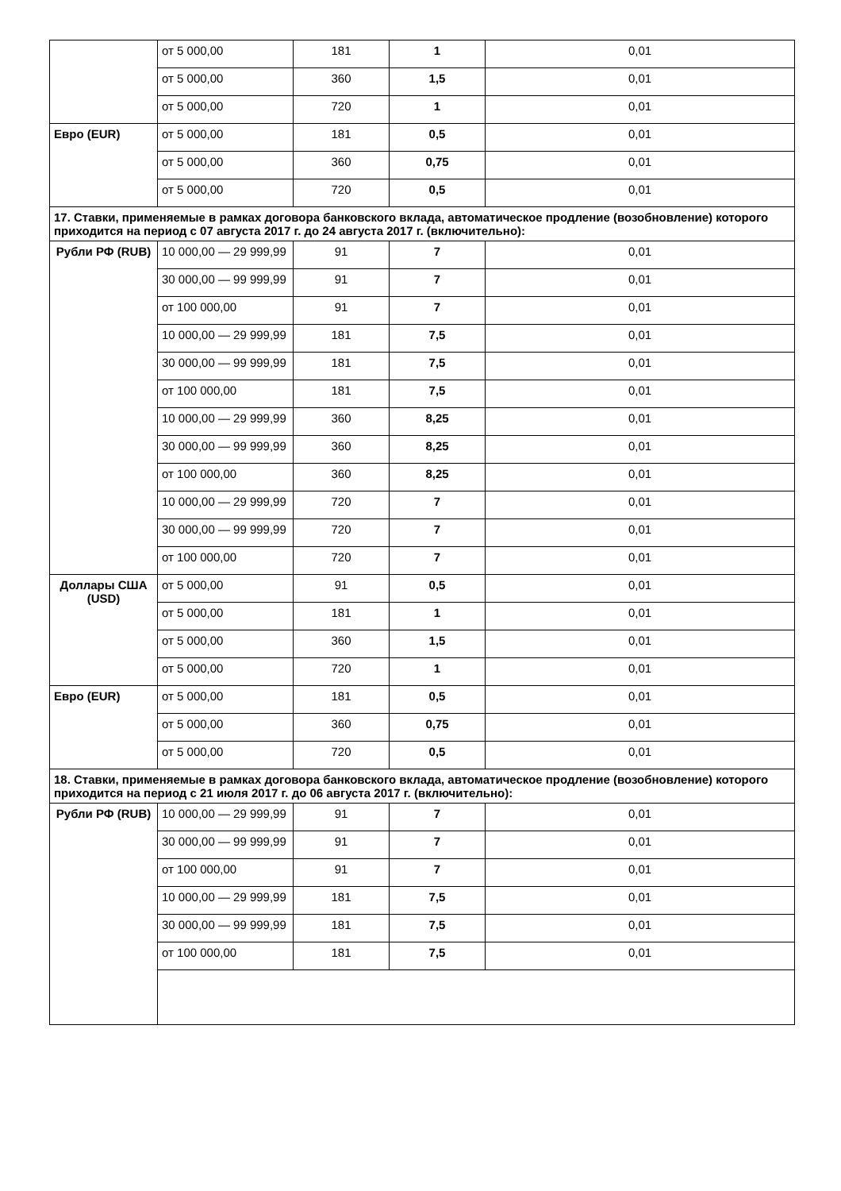| | от 5 000,00 | 181 | 1 | 0,01 |
| | от 5 000,00 | 360 | 1,5 | 0,01 |
| | от 5 000,00 | 720 | 1 | 0,01 |
| Евро (EUR) | от 5 000,00 | 181 | 0,5 | 0,01 |
| | от 5 000,00 | 360 | 0,75 | 0,01 |
| | от 5 000,00 | 720 | 0,5 | 0,01 |
| 17. Ставки, применяемые в рамках договора банковского вклада, автоматическое продление (возобновление) которого приходится на период с 07 августа 2017 г. до 24 августа 2017 г. (включительно): | | | | |
| Рубли РФ (RUB) | 10 000,00 — 29 999,99 | 91 | 7 | 0,01 |
| | 30 000,00 — 99 999,99 | 91 | 7 | 0,01 |
| | от 100 000,00 | 91 | 7 | 0,01 |
| | 10 000,00 — 29 999,99 | 181 | 7,5 | 0,01 |
| | 30 000,00 — 99 999,99 | 181 | 7,5 | 0,01 |
| | от 100 000,00 | 181 | 7,5 | 0,01 |
| | 10 000,00 — 29 999,99 | 360 | 8,25 | 0,01 |
| | 30 000,00 — 99 999,99 | 360 | 8,25 | 0,01 |
| | от 100 000,00 | 360 | 8,25 | 0,01 |
| | 10 000,00 — 29 999,99 | 720 | 7 | 0,01 |
| | 30 000,00 — 99 999,99 | 720 | 7 | 0,01 |
| | от 100 000,00 | 720 | 7 | 0,01 |
| Доллары США (USD) | от 5 000,00 | 91 | 0,5 | 0,01 |
| | от 5 000,00 | 181 | 1 | 0,01 |
| | от 5 000,00 | 360 | 1,5 | 0,01 |
| | от 5 000,00 | 720 | 1 | 0,01 |
| Евро (EUR) | от 5 000,00 | 181 | 0,5 | 0,01 |
| | от 5 000,00 | 360 | 0,75 | 0,01 |
| | от 5 000,00 | 720 | 0,5 | 0,01 |
| 18. Ставки, применяемые в рамках договора банковского вклада, автоматическое продление (возобновление) которого приходится на период с 21 июля 2017 г. до 06 августа 2017 г. (включительно): | | | | |
| Рубли РФ (RUB) | 10 000,00 — 29 999,99 | 91 | 7 | 0,01 |
| | 30 000,00 — 99 999,99 | 91 | 7 | 0,01 |
| | от 100 000,00 | 91 | 7 | 0,01 |
| | 10 000,00 — 29 999,99 | 181 | 7,5 | 0,01 |
| | 30 000,00 — 99 999,99 | 181 | 7,5 | 0,01 |
| | от 100 000,00 | 181 | 7,5 | 0,01 |